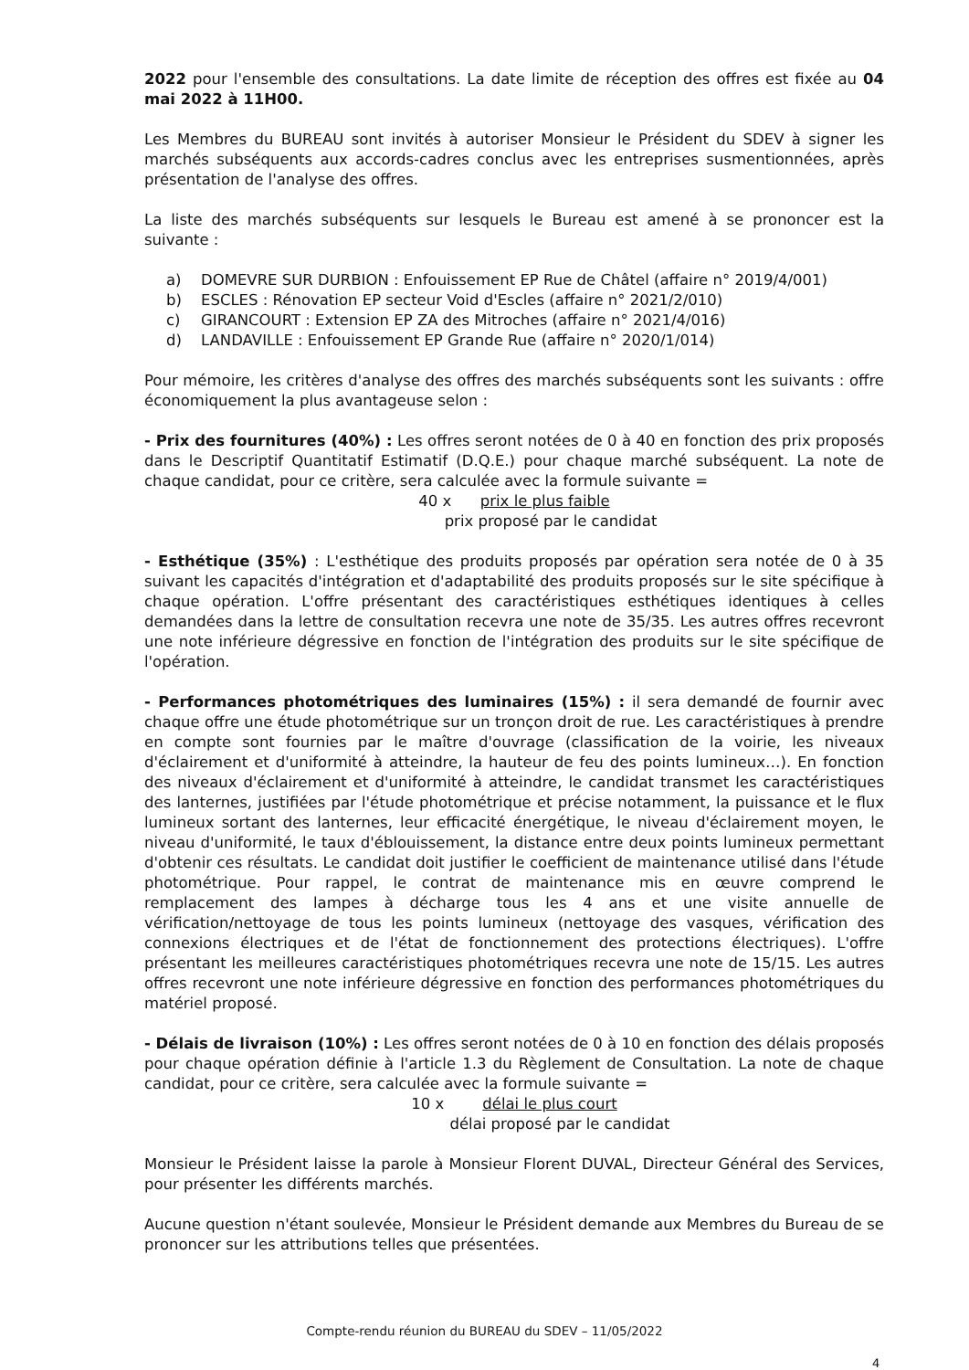2022 pour l'ensemble des consultations. La date limite de réception des offres est fixée au 04 mai 2022 à 11H00.
Les Membres du BUREAU sont invités à autoriser Monsieur le Président du SDEV à signer les marchés subséquents aux accords-cadres conclus avec les entreprises susmentionnées, après présentation de l'analyse des offres.
La liste des marchés subséquents sur lesquels le Bureau est amené à se prononcer est la suivante :
a) DOMEVRE SUR DURBION : Enfouissement EP Rue de Châtel (affaire n° 2019/4/001)
b) ESCLES : Rénovation EP secteur Void d'Escles (affaire n° 2021/2/010)
c) GIRANCOURT : Extension EP ZA des Mitroches (affaire n° 2021/4/016)
d) LANDAVILLE : Enfouissement EP Grande Rue (affaire n° 2020/1/014)
Pour mémoire, les critères d'analyse des offres des marchés subséquents sont les suivants : offre économiquement la plus avantageuse selon :
- Prix des fournitures (40%) : Les offres seront notées de 0 à 40 en fonction des prix proposés dans le Descriptif Quantitatif Estimatif (D.Q.E.) pour chaque marché subséquent. La note de chaque candidat, pour ce critère, sera calculée avec la formule suivante =
40 x prix le plus faible
prix proposé par le candidat
- Esthétique (35%) : L'esthétique des produits proposés par opération sera notée de 0 à 35 suivant les capacités d'intégration et d'adaptabilité des produits proposés sur le site spécifique à chaque opération. L'offre présentant des caractéristiques esthétiques identiques à celles demandées dans la lettre de consultation recevra une note de 35/35. Les autres offres recevront une note inférieure dégressive en fonction de l'intégration des produits sur le site spécifique de l'opération.
- Performances photométriques des luminaires (15%) : il sera demandé de fournir avec chaque offre une étude photométrique sur un tronçon droit de rue. Les caractéristiques à prendre en compte sont fournies par le maître d'ouvrage (classification de la voirie, les niveaux d'éclairement et d'uniformité à atteindre, la hauteur de feu des points lumineux…). En fonction des niveaux d'éclairement et d'uniformité à atteindre, le candidat transmet les caractéristiques des lanternes, justifiées par l'étude photométrique et précise notamment, la puissance et le flux lumineux sortant des lanternes, leur efficacité énergétique, le niveau d'éclairement moyen, le niveau d'uniformité, le taux d'éblouissement, la distance entre deux points lumineux permettant d'obtenir ces résultats. Le candidat doit justifier le coefficient de maintenance utilisé dans l'étude photométrique. Pour rappel, le contrat de maintenance mis en œuvre comprend le remplacement des lampes à décharge tous les 4 ans et une visite annuelle de vérification/nettoyage de tous les points lumineux (nettoyage des vasques, vérification des connexions électriques et de l'état de fonctionnement des protections électriques). L'offre présentant les meilleures caractéristiques photométriques recevra une note de 15/15. Les autres offres recevront une note inférieure dégressive en fonction des performances photométriques du matériel proposé.
- Délais de livraison (10%) : Les offres seront notées de 0 à 10 en fonction des délais proposés pour chaque opération définie à l'article 1.3 du Règlement de Consultation. La note de chaque candidat, pour ce critère, sera calculée avec la formule suivante =
10 x délai le plus court
délai proposé par le candidat
Monsieur le Président laisse la parole à Monsieur Florent DUVAL, Directeur Général des Services, pour présenter les différents marchés.
Aucune question n'étant soulevée, Monsieur le Président demande aux Membres du Bureau de se prononcer sur les attributions telles que présentées.
Compte-rendu réunion du BUREAU du SDEV – 11/05/2022
4